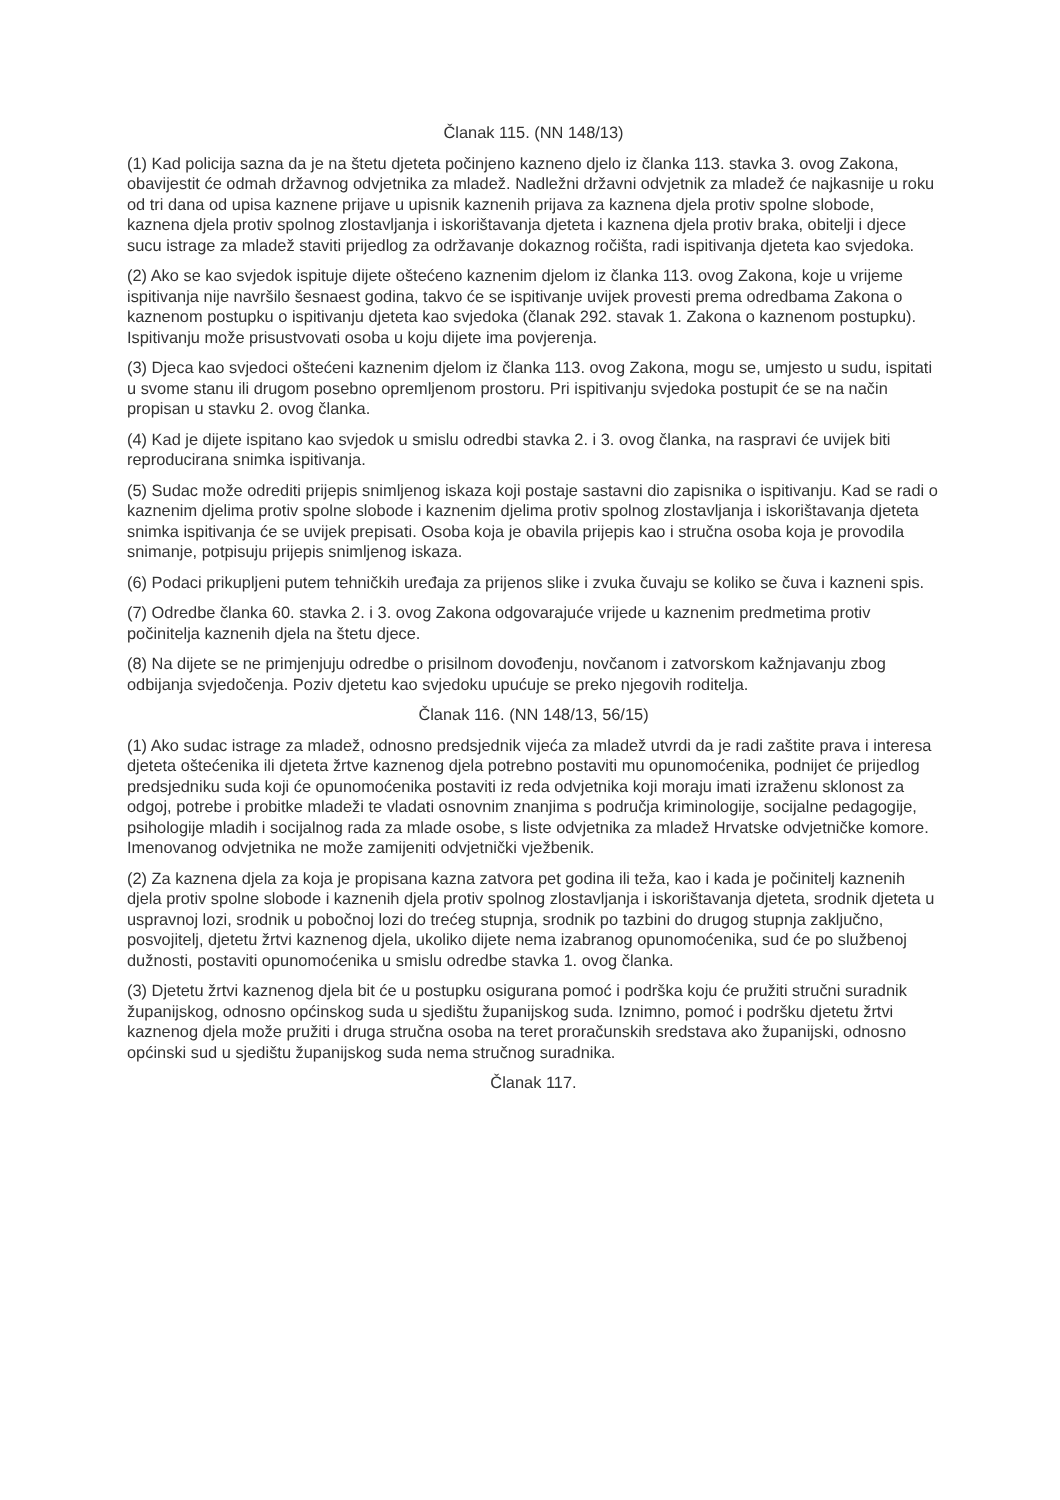Članak 115. (NN 148/13)
(1) Kad policija sazna da je na štetu djeteta počinjeno kazneno djelo iz članka 113. stavka 3. ovog Zakona, obavijestit će odmah državnog odvjetnika za mladež. Nadležni državni odvjetnik za mladež će najkasnije u roku od tri dana od upisa kaznene prijave u upisnik kaznenih prijava za kaznena djela protiv spolne slobode, kaznena djela protiv spolnog zlostavljanja i iskorištavanja djeteta i kaznena djela protiv braka, obitelji i djece sucu istrage za mladež staviti prijedlog za održavanje dokaznog ročišta, radi ispitivanja djeteta kao svjedoka.
(2) Ako se kao svjedok ispituje dijete oštećeno kaznenim djelom iz članka 113. ovog Zakona, koje u vrijeme ispitivanja nije navršilo šesnaest godina, takvo će se ispitivanje uvijek provesti prema odredbama Zakona o kaznenom postupku o ispitivanju djeteta kao svjedoka (članak 292. stavak 1. Zakona o kaznenom postupku). Ispitivanju može prisustvovati osoba u koju dijete ima povjerenja.
(3) Djeca kao svjedoci oštećeni kaznenim djelom iz članka 113. ovog Zakona, mogu se, umjesto u sudu, ispitati u svome stanu ili drugom posebno opremljenom prostoru. Pri ispitivanju svjedoka postupit će se na način propisan u stavku 2. ovog članka.
(4) Kad je dijete ispitano kao svjedok u smislu odredbi stavka 2. i 3. ovog članka, na raspravi će uvijek biti reproducirana snimka ispitivanja.
(5) Sudac može odrediti prijepis snimljenog iskaza koji postaje sastavni dio zapisnika o ispitivanju. Kad se radi o kaznenim djelima protiv spolne slobode i kaznenim djelima protiv spolnog zlostavljanja i iskorištavanja djeteta snimka ispitivanja će se uvijek prepisati. Osoba koja je obavila prijepis kao i stručna osoba koja je provodila snimanje, potpisuju prijepis snimljenog iskaza.
(6) Podaci prikupljeni putem tehničkih uređaja za prijenos slike i zvuka čuvaju se koliko se čuva i kazneni spis.
(7) Odredbe članka 60. stavka 2. i 3. ovog Zakona odgovarajuće vrijede u kaznenim predmetima protiv počinitelja kaznenih djela na štetu djece.
(8) Na dijete se ne primjenjuju odredbe o prisilnom dovođenju, novčanom i zatvorskom kažnjavanju zbog odbijanja svjedočenja. Poziv djetetu kao svjedoku upućuje se preko njegovih roditelja.
Članak 116. (NN 148/13, 56/15)
(1) Ako sudac istrage za mladež, odnosno predsjednik vijeća za mladež utvrdi da je radi zaštite prava i interesa djeteta oštećenika ili djeteta žrtve kaznenog djela potrebno postaviti mu opunomoćenika, podnijet će prijedlog predsjedniku suda koji će opunomoćenika postaviti iz reda odvjetnika koji moraju imati izraženu sklonost za odgoj, potrebe i probitke mladeži te vladati osnovnim znanjima s područja kriminologije, socijalne pedagogije, psihologije mladih i socijalnog rada za mlade osobe, s liste odvjetnika za mladež Hrvatske odvjetničke komore. Imenovanog odvjetnika ne može zamijeniti odvjetnički vježbenik.
(2) Za kaznena djela za koja je propisana kazna zatvora pet godina ili teža, kao i kada je počinitelj kaznenih djela protiv spolne slobode i kaznenih djela protiv spolnog zlostavljanja i iskorištavanja djeteta, srodnik djeteta u uspravnoj lozi, srodnik u pobočnoj lozi do trećeg stupnja, srodnik po tazbini do drugog stupnja zaključno, posvojitelj, djetetu žrtvi kaznenog djela, ukoliko dijete nema izabranog opunomoćenika, sud će po službenoj dužnosti, postaviti opunomoćenika u smislu odredbe stavka 1. ovog članka.
(3) Djetetu žrtvi kaznenog djela bit će u postupku osigurana pomoć i podrška koju će pružiti stručni suradnik županijskog, odnosno općinskog suda u sjedištu županijskog suda. Iznimno, pomoć i podršku djetetu žrtvi kaznenog djela može pružiti i druga stručna osoba na teret proračunskih sredstava ako županijski, odnosno općinski sud u sjedištu županijskog suda nema stručnog suradnika.
Članak 117.